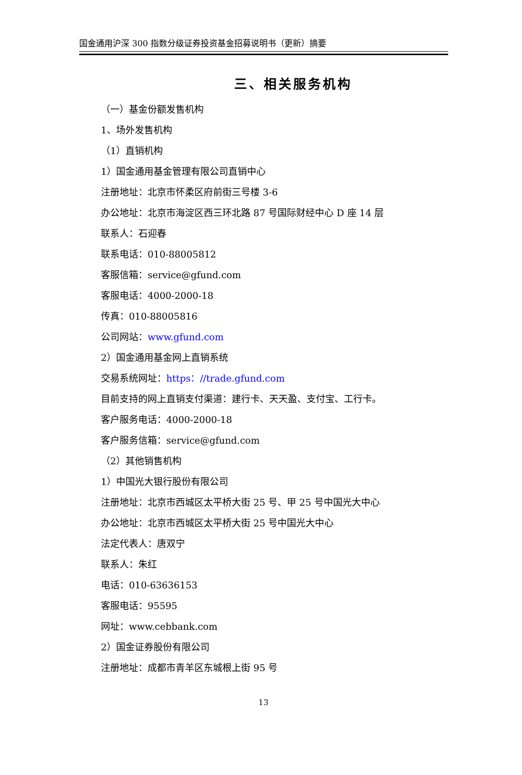国金通用沪深 300 指数分级证券投资基金招募说明书（更新）摘要
三、相关服务机构
（一）基金份额发售机构
1、场外发售机构
（1）直销机构
1）国金通用基金管理有限公司直销中心
注册地址：北京市怀柔区府前街三号楼 3-6
办公地址：北京市海淀区西三环北路 87 号国际财经中心 D 座 14 层
联系人：石迎春
联系电话：010-88005812
客服信箱：service@gfund.com
客服电话：4000-2000-18
传真：010-88005816
公司网站：www.gfund.com
2）国金通用基金网上直销系统
交易系统网址：https：//trade.gfund.com
目前支持的网上直销支付渠道：建行卡、天天盈、支付宝、工行卡。
客户服务电话：4000-2000-18
客户服务信箱：service@gfund.com
（2）其他销售机构
1）中国光大银行股份有限公司
注册地址：北京市西城区太平桥大街 25 号、甲 25 号中国光大中心
办公地址：北京市西城区太平桥大街 25 号中国光大中心
法定代表人：唐双宁
联系人：朱红
电话：010-63636153
客服电话：95595
网址：www.cebbank.com
2）国金证券股份有限公司
注册地址：成都市青羊区东城根上街 95 号
13